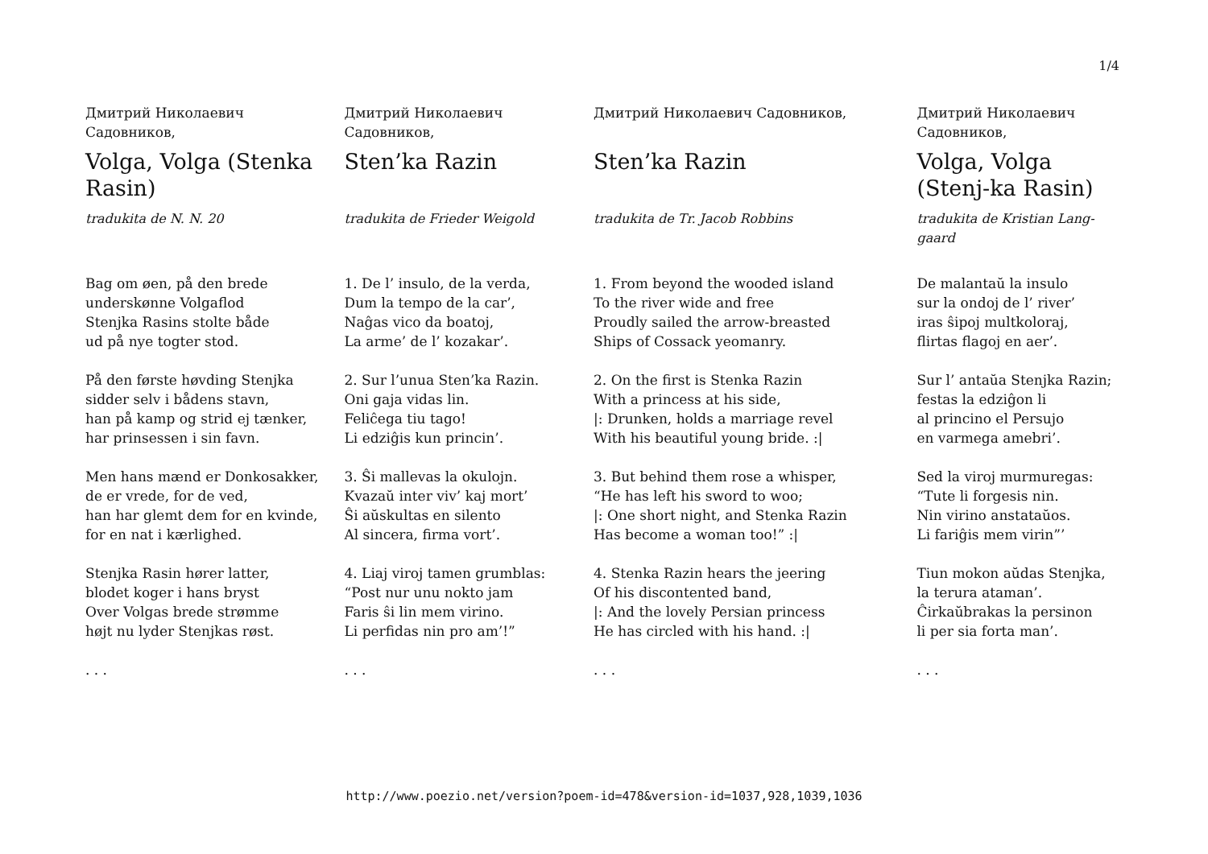1/4
Дмитрий Николаевич Садовников,
Volga, Volga (Stenka Rasin)
tradukita de N. N. 20
Bag om øen, på den brede
underskønne Volgaflod
Stenjka Rasins stolte både
ud på nye togter stod.
På den første høvding Stenjka
sidder selv i bådens stavn,
han på kamp og strid ej tænker,
har prinsessen i sin favn.
Men hans mænd er Donkosakker,
de er vrede, for de ved,
han har glemt dem for en kvinde,
for en nat i kærlighed.
Stenjka Rasin hører latter,
blodet koger i hans bryst
Over Volgas brede strømme
højt nu lyder Stenjkas røst.
. . .
Дмитрий Николаевич Садовников,
Sten’ka Razin
tradukita de Frieder Weigold
1. De l’ insulo, de la verda,
Dum la tempo de la car’,
Naĝas vico da boatoj,
La arme’ de l’ kozakar’.
2. Sur l’unua Sten’ka Razin.
Oni gaja vidas lin.
Feliĉega tiu tago!
Li edziĝis kun princin’.
3. Ŝi mallevas la okulojn.
Kvazaŭ inter viv’ kaj mort’
Ŝi aŭskultas en silento
Al sincera, firma vort’.
4. Liaj viroj tamen grumblas:
“Post nur unu nokto jam
Faris ŝi lin mem virino.
Li perfidas nin pro am’!”
. . .
Дмитрий Николаевич Садовников,
Sten’ka Razin
tradukita de Tr. Jacob Robbins
1. From beyond the wooded island
To the river wide and free
Proudly sailed the arrow-breasted
Ships of Cossack yeomanry.
2. On the first is Stenka Razin
With a princess at his side,
|: Drunken, holds a marriage revel
With his beautiful young bride. :|
3. But behind them rose a whisper,
“He has left his sword to woo;
|: One short night, and Stenka Razin
Has become a woman too!” :|
4. Stenka Razin hears the jeering
Of his discontented band,
|: And the lovely Persian princess
He has circled with his hand. :|
. . .
Дмитрий Николаевич Садовников,
Volga, Volga (Stenj-ka Rasin)
tradukita de Kristian Lang-gaard
De malantaŭ la insulo
sur la ondoj de l’ river’
iras ŝipoj multkoloraj,
flirtas flagoj en aer’.
Sur l’ antaŭa Stenjka Razin;
festas la edziĝon li
al princino el Persujo
en varmega amebri’.
Sed la viroj murmuregas:
“Tute li forgesis nin.
Nin virino anstataŭos.
Li fariĝis mem virin”’
Tiun mokon aŭdas Stenjka,
la terura ataman’.
Ĉirkaŭbrakas la persinon
li per sia forta man’.
. . .
http://www.poezio.net/version?poem-id=478&version-id=1037,928,1039,1036